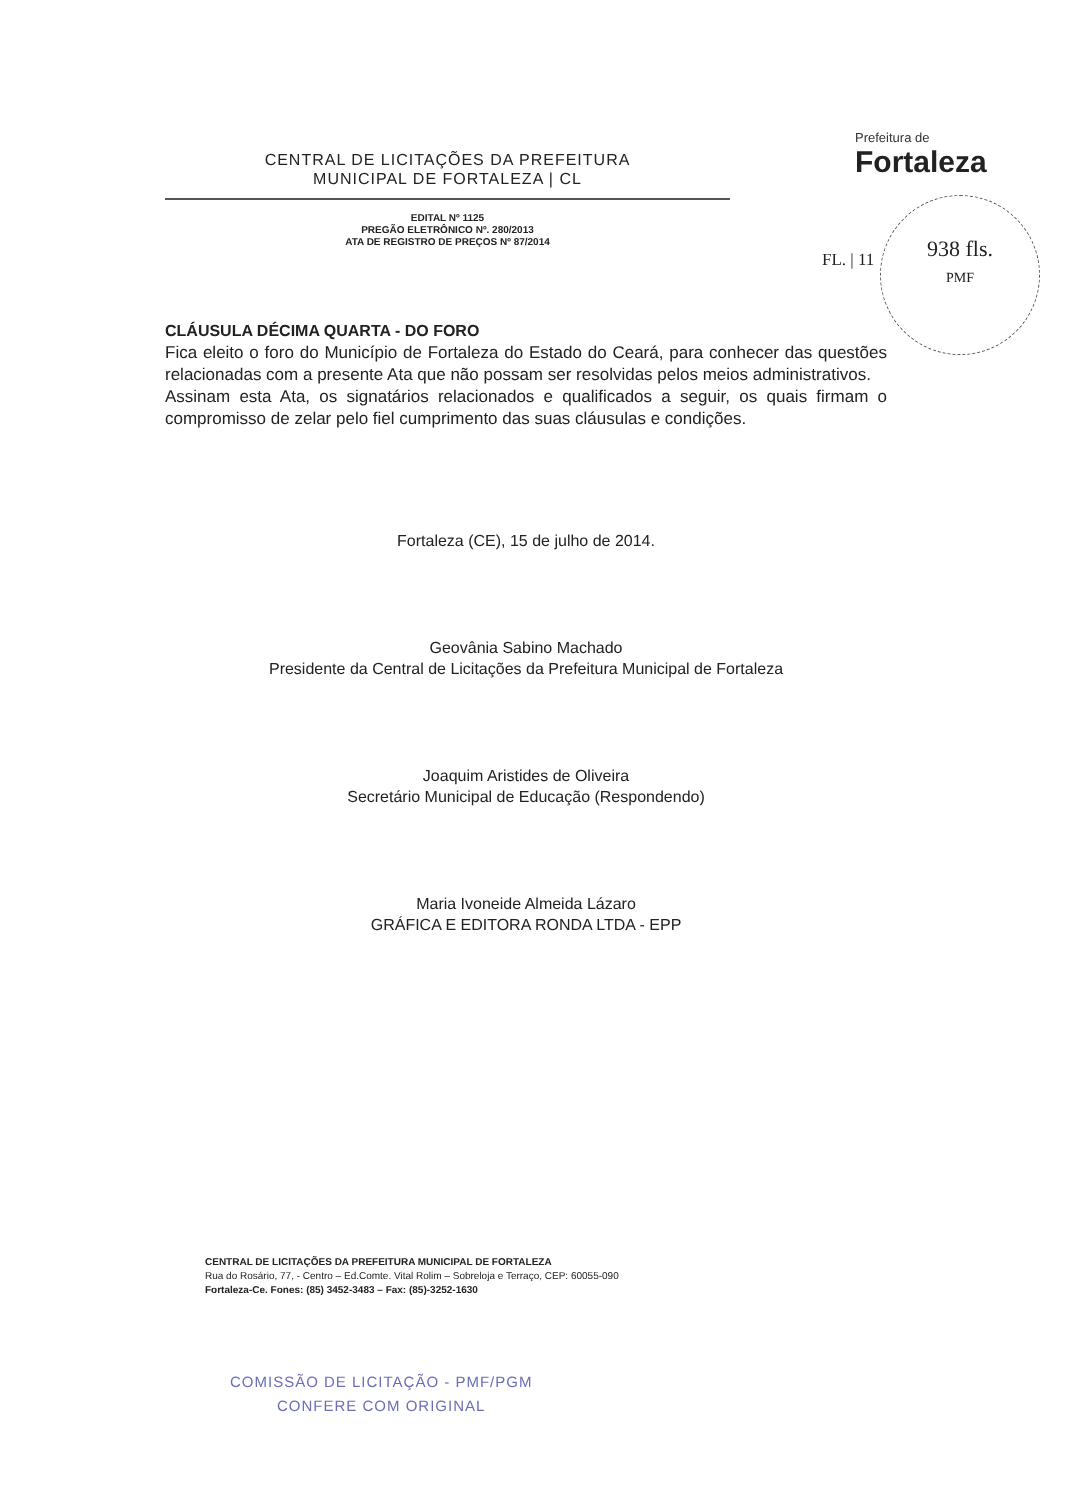CENTRAL DE LICITAÇÕES DA PREFEITURA
MUNICIPAL DE FORTALEZA | CL
EDITAL Nº 1125
PREGÃO ELETRÔNICO Nº. 280/2013
ATA DE REGISTRO DE PREÇOS Nº 87/2014
Prefeitura de
Fortaleza
938 fls.
PMF
FL. | 11
CLÁUSULA DÉCIMA QUARTA - DO FORO
Fica eleito o foro do Município de Fortaleza do Estado do Ceará, para conhecer das questões relacionadas com a presente Ata que não possam ser resolvidas pelos meios administrativos.
Assinam esta Ata, os signatários relacionados e qualificados a seguir, os quais firmam o compromisso de zelar pelo fiel cumprimento das suas cláusulas e condições.
Fortaleza (CE), 15 de julho de 2014.
Geovânia Sabino Machado
Presidente da Central de Licitações da Prefeitura Municipal de Fortaleza
Joaquim Aristides de Oliveira
Secretário Municipal de Educação (Respondendo)
Maria Ivoneide Almeida Lázaro
GRÁFICA E EDITORA RONDA LTDA - EPP
CENTRAL DE LICITAÇÕES DA PREFEITURA MUNICIPAL DE FORTALEZA
Rua do Rosário, 77, - Centro – Ed.Comte. Vital Rolim – Sobreloja e Terraço, CEP: 60055-090
Fortaleza-Ce. Fones: (85) 3452-3483 – Fax: (85)-3252-1630
COMISSÃO DE LICITAÇÃO - PMF/PGM
CONFERE COM ORIGINAL